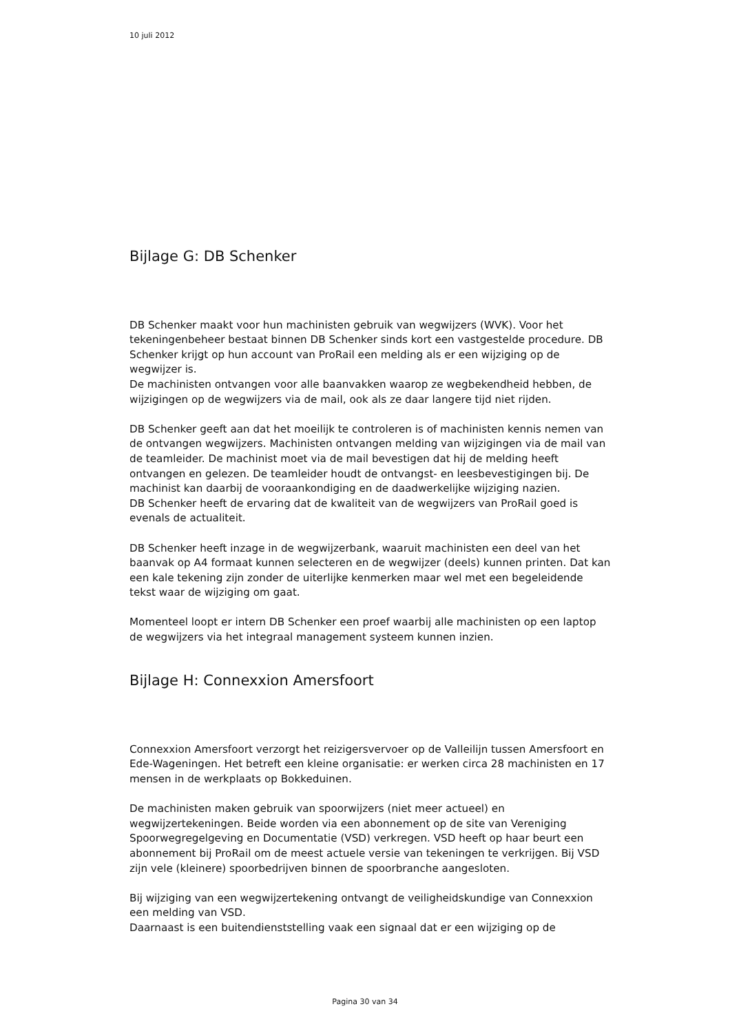10 juli 2012
Bijlage G: DB Schenker
DB Schenker maakt voor hun machinisten gebruik van wegwijzers (WVK). Voor het tekeningenbeheer bestaat binnen DB Schenker sinds kort een vastgestelde procedure. DB Schenker krijgt op hun account van ProRail een melding als er een wijziging op de wegwijzer is.
De machinisten ontvangen voor alle baanvakken waarop ze wegbekendheid hebben, de wijzigingen op de wegwijzers via de mail, ook als ze daar langere tijd niet rijden.
DB Schenker geeft aan dat het moeilijk te controleren is of machinisten kennis nemen van de ontvangen wegwijzers. Machinisten ontvangen melding van wijzigingen via de mail van de teamleider. De machinist moet via de mail bevestigen dat hij de melding heeft ontvangen en gelezen. De teamleider houdt de ontvangst- en leesbevestigingen bij. De machinist kan daarbij de vooraankondiging en de daadwerkelijke wijziging nazien.
DB Schenker heeft de ervaring dat de kwaliteit van de wegwijzers van ProRail goed is evenals de actualiteit.
DB Schenker heeft inzage in de wegwijzerbank, waaruit machinisten een deel van het baanvak op A4 formaat kunnen selecteren en de wegwijzer (deels) kunnen printen. Dat kan een kale tekening zijn zonder de uiterlijke kenmerken maar wel met een begeleidende tekst waar de wijziging om gaat.
Momenteel loopt er intern DB Schenker een proef waarbij alle machinisten op een laptop de wegwijzers via het integraal management systeem kunnen inzien.
Bijlage H: Connexxion Amersfoort
Connexxion Amersfoort verzorgt het reizigersvervoer op de Valleilijn tussen Amersfoort en Ede-Wageningen. Het betreft een kleine organisatie: er werken circa 28 machinisten en 17 mensen in de werkplaats op Bokkeduinen.
De machinisten maken gebruik van spoorwijzers (niet meer actueel) en wegwijzertekeningen. Beide worden via een abonnement op de site van Vereniging Spoorwegregelgeving en Documentatie (VSD) verkregen. VSD heeft op haar beurt een abonnement bij ProRail om de meest actuele versie van tekeningen te verkrijgen. Bij VSD zijn vele (kleinere) spoorbedrijven binnen de spoorbranche aangesloten.
Bij wijziging van een wegwijzertekening ontvangt de veiligheidskundige van Connexxion een melding van VSD.
Daarnaast is een buitendienststelling vaak een signaal dat er een wijziging op de
Pagina 30 van 34